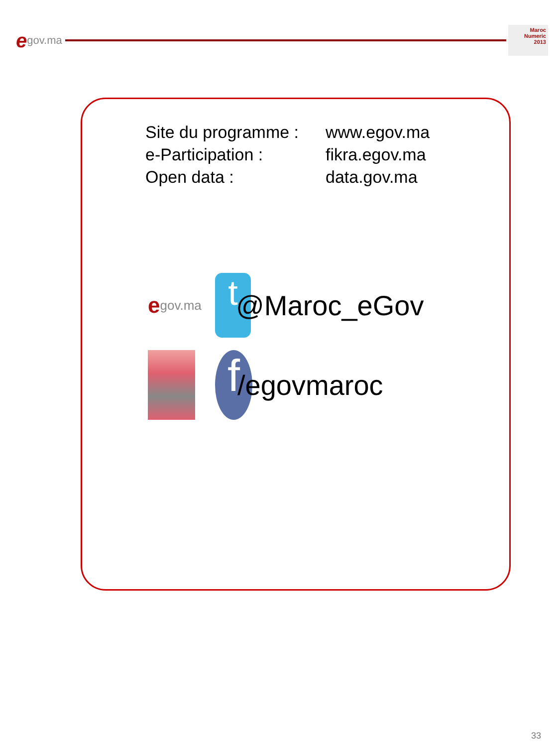egov.ma
Maroc
Numeric
2013
Site du programme : www.egov.ma
e-Participation : fikra.egov.ma
Open data : data.gov.ma
egov.ma
t
@Maroc_eGov
f
/egovmaroc
33